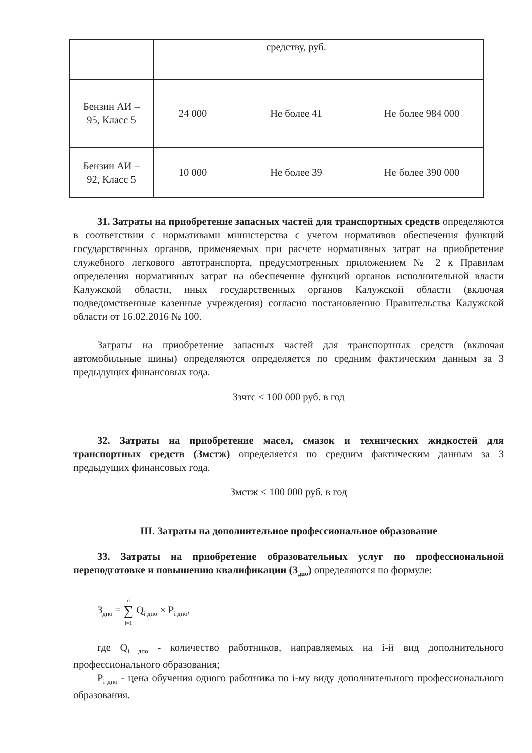| | | средству, руб. | |
| Бензин АИ – 95, Класс 5 | 24 000 | Не более 41 | Не более 984 000 |
| Бензин АИ – 92, Класс 5 | 10 000 | Не более 39 | Не более 390 000 |
31. Затраты на приобретение запасных частей для транспортных средств определяются в соответствии с нормативами министерства с учетом нормативов обеспечения функций государственных органов, применяемых при расчете нормативных затрат на приобретение служебного легкового автотранспорта, предусмотренных приложением № 2 к Правилам определения нормативных затрат на обеспечение функций органов исполнительной власти Калужской области, иных государственных органов Калужской области (включая подведомственные казенные учреждения) согласно постановлению Правительства Калужской области от 16.02.2016 № 100.
Затраты на приобретение запасных частей для транспортных средств (включая автомобильные шины) определяются определяется по средним фактическим данным за 3 предыдущих финансовых года.
Ззчтс < 100 000 руб. в год
32. Затраты на приобретение масел, смазок и технических жидкостей для транспортных средств (Змстж) определяется по средним фактическим данным за 3 предыдущих финансовых года.
Змстж < 100 000 руб. в год
III. Затраты на дополнительное профессиональное образование
33. Затраты на приобретение образовательных услуг по профессиональной переподготовке и повышению квалификации (З<sub>дпо</sub>) определяются по формуле:
З<sub>дпо</sub> = n
∑
i=1 Q<sub>i дпо</sub> × P<sub>i дпо</sub>,
где Q<sub>i дпо</sub> - количество работников, направляемых на i-й вид дополнительного профессионального образования;
P<sub>i дпо</sub> - цена обучения одного работника по i-му виду дополнительного профессионального образования.